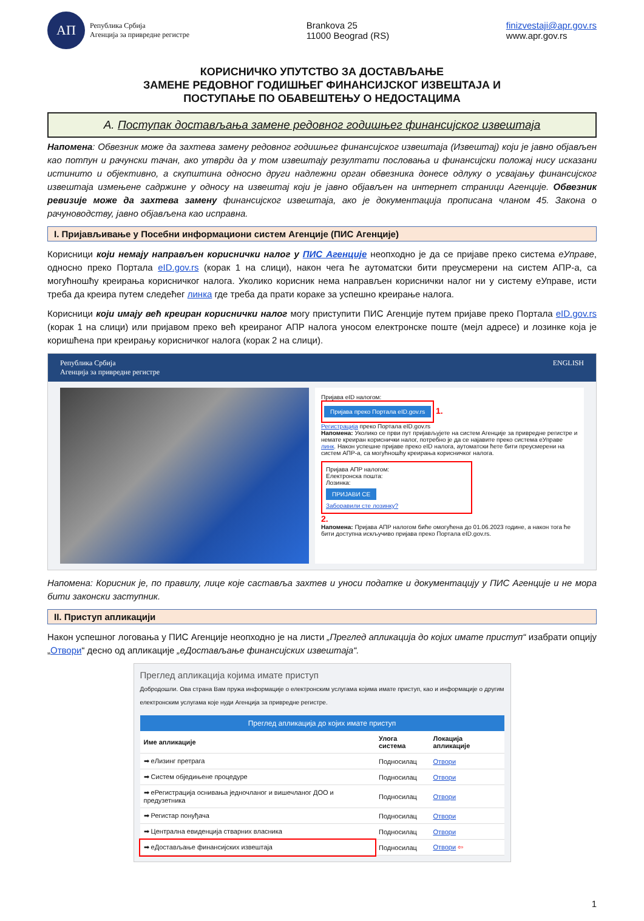АП
Република Србија
Агенција за привредне регистре
Brankova 25
11000 Beograd (RS)
finizvestaji@apr.gov.rs
www.apr.gov.rs
КОРИСНИЧКО УПУТСТВО ЗА ДОСТАВЉАЊЕ
ЗАМЕНЕ РЕДОВНОГ ГОДИШЊЕГ ФИНАНСИЈСКОГ ИЗВЕШТАЈА И
ПОСТУПАЊЕ ПО ОБАВЕШТЕЊУ О НЕДОСТАЦИМА
A. Поступак достављања замене редовног годишњег финансијског извештаја
Напомена: Обвезник може да захтева замену редовног годишњег финансијског извештаја (Извештај) који је јавно објављен као потпун и рачунски тачан, ако утврди да у том извештају резултати пословања и финансијски положај нису исказани истинито и објективно, а скупштина односно други надлежни орган обвезника донесе одлуку о усвајању финансијског извештаја измењене садржине у односу на извештај који је јавно објављен на интернет страници Агенције. Обвезник ревизије може да захтева замену финансијског извештаја, ако је документација прописана чланом 45. Закона о рачуноводству, јавно објављена као исправна.
I. Пријављивање у Посебни информациони систем Агенције (ПИС Агенције)
Корисници који немају направљен кориснички налог у ПИС Агенције неопходно је да се пријаве преко система еУправе, односно преко Портала eID.gov.rs (корак 1 на слици), након чега ће аутоматски бити преусмерени на систем АПР-а, са могућношћу креирања корисничког налога. Уколико корисник нема направљен кориснички налог ни у систему еУправе, исти треба да креира путем следећег линка где треба да прати кораке за успешно креирање налога.
Корисници који имају већ креиран кориснички налог могу приступити ПИС Агенције путем пријаве преко Портала eID.gov.rs (корак 1 на слици) или пријавом преко већ креираног АПР налога уносом електронске поште (мејл адресе) и лозинке која је коришћена при креирању корисничког налога (корак 2 на слици).
Република Србија
Агенција за привредне регистре ENGLISH
Пријава eID налогом:
Пријава преко Портала eID.gov.rs
1.
Регистрација преко Портала eID.gov.rs
Напомена: Уколико се први пут пријављујете на систем Агенције за привредне регистре и немате креиран кориснички налог, потребно је да се најавите преко система еУправе линк. Након успешне пријаве преко eID налога, аутоматски ћете бити преусмерени на систем АПР-а, са могућношћу креирања корисничког налога.
Пријава АПР налогом:
Електронска пошта:
Лозинка:
ПРИЈАВИ СЕ
Заборавили сте лозинку?
2.
Напомена: Пријава АПР налогом биће омогућена до 01.06.2023 године, а након тога ће бити доступна искључиво пријава преко Портала eID.gov.rs.
Напомена: Корисник је, по правилу, лице које саставља захтев и уноси податке и документацију у ПИС Агенције и не мора бити законски заступник.
II. Приступ апликацији
Након успешног логовања у ПИС Агенције неопходно је на листи „Преглед апликација до којих имате приступ“ изабрати опцију „Отвори“ десно од апликације „еДостављање финансијских извештаја“.
Преглед апликација којима имате приступ
Добродошли. Ова страна Вам пружа информације о електронским услугама којима имате приступ, као и информације о другим електронским услугама које нуди Агенција за привредне регистре.
Преглед апликација до којих имате приступ
| Име апликације | Улога система | Локација апликације |
| --- | --- | --- |
| ➡ еЛизинг претрага | Подносилац | Отвори |
| ➡ Систем обједињене процедуре | Подносилац | Отвори |
| ➡ еРегистрација оснивања једночланог и вишечланог ДОО и предузетника | Подносилац | Отвори |
| ➡ Регистар понуђача | Подносилац | Отвори |
| ➡ Централна евиденција стварних власника | Подносилац | Отвори |
| ➡ еДостављање финансијских извештаја | Подносилац | Отвори ⇦ |
1